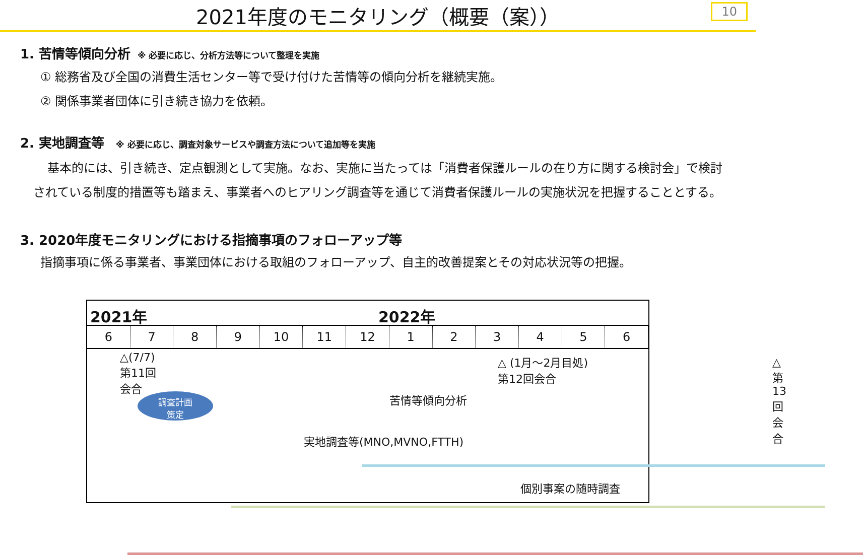2021年度のモニタリング（概要（案））
10
1. 苦情等傾向分析 ※ 必要に応じ、分析方法等について整理を実施
① 総務省及び全国の消費生活センター等で受け付けた苦情等の傾向分析を継続実施。
② 関係事業者団体に引き続き協力を依頼。
2. 実地調査等 ※ 必要に応じ、調査対象サービスや調査方法について追加等を実施
基本的には、引き続き、定点観測として実施。なお、実施に当たっては「消費者保護ルールの在り方に関する検討会」で検討されている制度的措置等も踏まえ、事業者へのヒアリング調査等を通じて消費者保護ルールの実施状況を把握することとする。
3. 2020年度モニタリングにおける指摘事項のフォローアップ等
指摘事項に係る事業者、事業団体における取組のフォローアップ、自主的改善提案とその対応状況等の把握。
2021年 2022年
6 7 8 9 10 11 12 1 2 3 4 5 6
△(7/7)
第11回
会合
調査計画
策定
△ (1月～2月目処)
第12回会合
△
第13回会合
苦情等傾向分析
実地調査等(MNO,MVNO,FTTH)
個別事案の随時調査